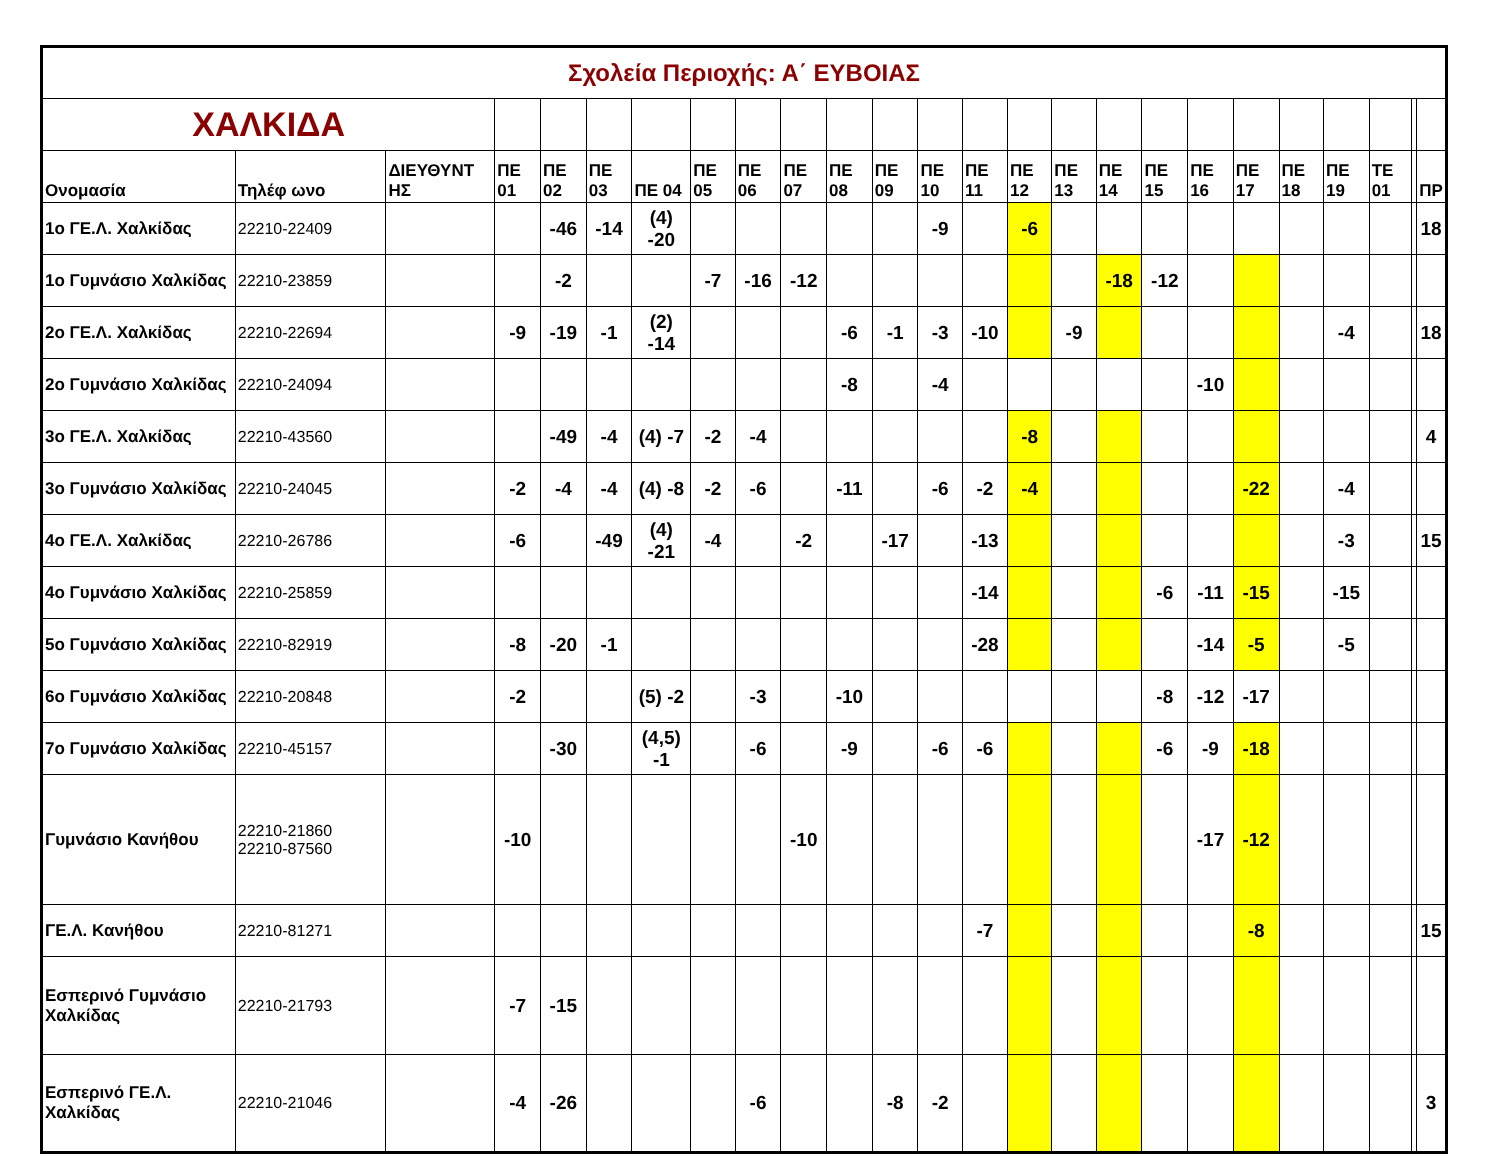| Σχολεία Περιοχής: Α΄ ΕΥΒΟΙΑΣ | | | | | | | | | | | | | | | | | | | | | | | | |
| ΧΑΛΚΙΔΑ | | | | | | | | | | | | | | | | | | | | | | | | |
| Ονομασία | Τηλέφ ωνο | ΔΙΕΥΘΥΝΤ ΗΣ | ΠΕ 01 | ΠΕ 02 | ΠΕ 03 | ΠΕ 04 | ΠΕ 05 | ΠΕ 06 | ΠΕ 07 | ΠΕ 08 | ΠΕ 09 | ΠΕ 10 | ΠΕ 11 | ΠΕ 12 | ΠΕ 13 | ΠΕ 14 | ΠΕ 15 | ΠΕ 16 | ΠΕ 17 | ΠΕ 18 | ΠΕ 19 | ΤΕ 01 | | ΠΡ |
| 1ο ΓΕ.Λ. Χαλκίδας | 22210-22409 | | | -46 | -14 | (4) -20 | | | | | | -9 | | -6 | | | | | | | | | | 18 |
| 1ο Γυμνάσιο Χαλκίδας | 22210-23859 | | | -2 | | | -7 | -16 | -12 | | | | | | | -18 | -12 | | | | | | | |
| 2ο ΓΕ.Λ. Χαλκίδας | 22210-22694 | | -9 | -19 | -1 | (2) -14 | | | | -6 | -1 | -3 | -10 | | -9 | | | | | | -4 | | | 18 |
| 2ο Γυμνάσιο Χαλκίδας | 22210-24094 | | | | | | | | | -8 | | -4 | | | | | | -10 | | | | | | |
| 3ο ΓΕ.Λ. Χαλκίδας | 22210-43560 | | | -49 | -4 | (4) -7 | -2 | -4 | | | | | | -8 | | | | | | | | | | 4 |
| 3ο Γυμνάσιο Χαλκίδας | 22210-24045 | | -2 | -4 | -4 | (4) -8 | -2 | -6 | | -11 | | -6 | -2 | -4 | | | | | -22 | | -4 | | | |
| 4ο ΓΕ.Λ. Χαλκίδας | 22210-26786 | | -6 | | -49 | (4) -21 | -4 | | -2 | | -17 | | -13 | | | | | | | | -3 | | | 15 |
| 4ο Γυμνάσιο Χαλκίδας | 22210-25859 | | | | | | | | | | | | -14 | | | | -6 | -11 | -15 | | -15 | | | |
| 5ο Γυμνάσιο Χαλκίδας | 22210-82919 | | -8 | -20 | -1 | | | | | | | | -28 | | | | | -14 | -5 | | -5 | | | |
| 6ο Γυμνάσιο Χαλκίδας | 22210-20848 | | -2 | | | (5) -2 | | -3 | | -10 | | | | | | | -8 | -12 | -17 | | | | | |
| 7ο Γυμνάσιο Χαλκίδας | 22210-45157 | | | -30 | | (4,5) -1 | | -6 | | -9 | | -6 | -6 | | | | -6 | -9 | -18 | | | | | |
| Γυμνάσιο Κανήθου | 22210-21860 22210-87560 | | -10 | | | | | | -10 | | | | | | | | | -17 | -12 | | | | | |
| ΓΕ.Λ. Κανήθου | 22210-81271 | | | | | | | | | | | | -7 | | | | | | -8 | | | | | 15 |
| Εσπερινό Γυμνάσιο Χαλκίδας | 22210-21793 | | -7 | -15 | | | | | | | | | | | | | | | | | | | | |
| Εσπερινό ΓΕ.Λ. Χαλκίδας | 22210-21046 | | -4 | -26 | | | | -6 | | | -8 | -2 | | | | | | | | | | | | 3 |